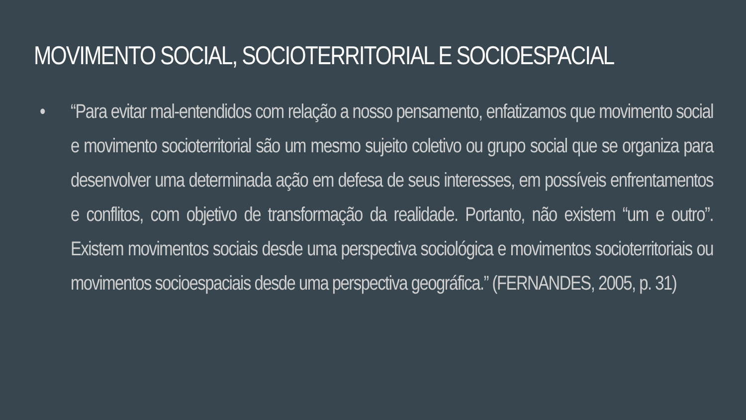MOVIMENTO SOCIAL, SOCIOTERRITORIAL E SOCIOESPACIAL
• “Para evitar mal-entendidos com relação a nosso pensamento, enfatizamos que movimento social e movimento socioterritorial são um mesmo sujeito coletivo ou grupo social que se organiza para desenvolver uma determinada ação em defesa de seus interesses, em possíveis enfrentamentos e conflitos, com objetivo de transformação da realidade. Portanto, não existem “um e outro”. Existem movimentos sociais desde uma perspectiva sociológica e movimentos socioterritoriais ou movimentos socioespaciais desde uma perspectiva geográfica.” (FERNANDES, 2005, p. 31)